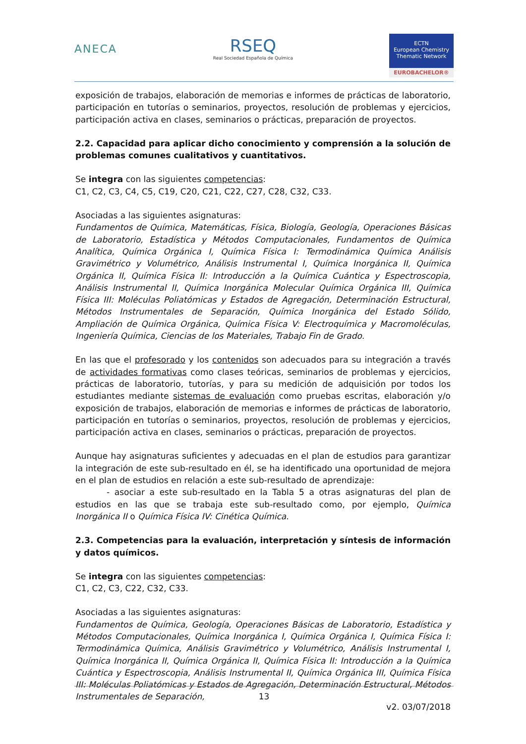ANECA
RSEQ
Real Sociedad Española de Química
ECTN
European Chemistry Thematic Network
EUROBACHELOR®
exposición de trabajos, elaboración de memorias e informes de prácticas de laboratorio, participación en tutorías o seminarios, proyectos, resolución de problemas y ejercicios, participación activa en clases, seminarios o prácticas, preparación de proyectos.
2.2. Capacidad para aplicar dicho conocimiento y comprensión a la solución de problemas comunes cualitativos y cuantitativos.
Se integra con las siguientes competencias:
C1, C2, C3, C4, C5, C19, C20, C21, C22, C27, C28, C32, C33.
Asociadas a las siguientes asignaturas:
Fundamentos de Química, Matemáticas, Física, Biología, Geología, Operaciones Básicas de Laboratorio, Estadística y Métodos Computacionales, Fundamentos de Química Analítica, Química Orgánica I, Química Física I: Termodinámica Química Análisis Gravimétrico y Volumétrico, Análisis Instrumental I, Química Inorgánica II, Química Orgánica II, Química Física II: Introducción a la Química Cuántica y Espectroscopia, Análisis Instrumental II, Química Inorgánica Molecular Química Orgánica III, Química Física III: Moléculas Poliatómicas y Estados de Agregación, Determinación Estructural, Métodos Instrumentales de Separación, Química Inorgánica del Estado Sólido, Ampliación de Química Orgánica, Química Física V: Electroquímica y Macromoléculas, Ingeniería Química, Ciencias de los Materiales, Trabajo Fin de Grado.
En las que el profesorado y los contenidos son adecuados para su integración a través de actividades formativas como clases teóricas, seminarios de problemas y ejercicios, prácticas de laboratorio, tutorías, y para su medición de adquisición por todos los estudiantes mediante sistemas de evaluación como pruebas escritas, elaboración y/o exposición de trabajos, elaboración de memorias e informes de prácticas de laboratorio, participación en tutorías o seminarios, proyectos, resolución de problemas y ejercicios, participación activa en clases, seminarios o prácticas, preparación de proyectos.
Aunque hay asignaturas suficientes y adecuadas en el plan de estudios para garantizar la integración de este sub-resultado en él, se ha identificado una oportunidad de mejora en el plan de estudios en relación a este sub-resultado de aprendizaje:
- asociar a este sub-resultado en la Tabla 5 a otras asignaturas del plan de estudios en las que se trabaja este sub-resultado como, por ejemplo, Química Inorgánica II o Química Física IV: Cinética Química.
2.3. Competencias para la evaluación, interpretación y síntesis de información y datos químicos.
Se integra con las siguientes competencias:
C1, C2, C3, C22, C32, C33.
Asociadas a las siguientes asignaturas:
Fundamentos de Química, Geología, Operaciones Básicas de Laboratorio, Estadística y Métodos Computacionales, Química Inorgánica I, Química Orgánica I, Química Física I: Termodinámica Química, Análisis Gravimétrico y Volumétrico, Análisis Instrumental I, Química Inorgánica II, Química Orgánica II, Química Física II: Introducción a la Química Cuántica y Espectroscopia, Análisis Instrumental II, Química Orgánica III, Química Física III: Moléculas Poliatómicas y Estados de Agregación, Determinación Estructural, Métodos Instrumentales de Separación,
13
v2. 03/07/2018